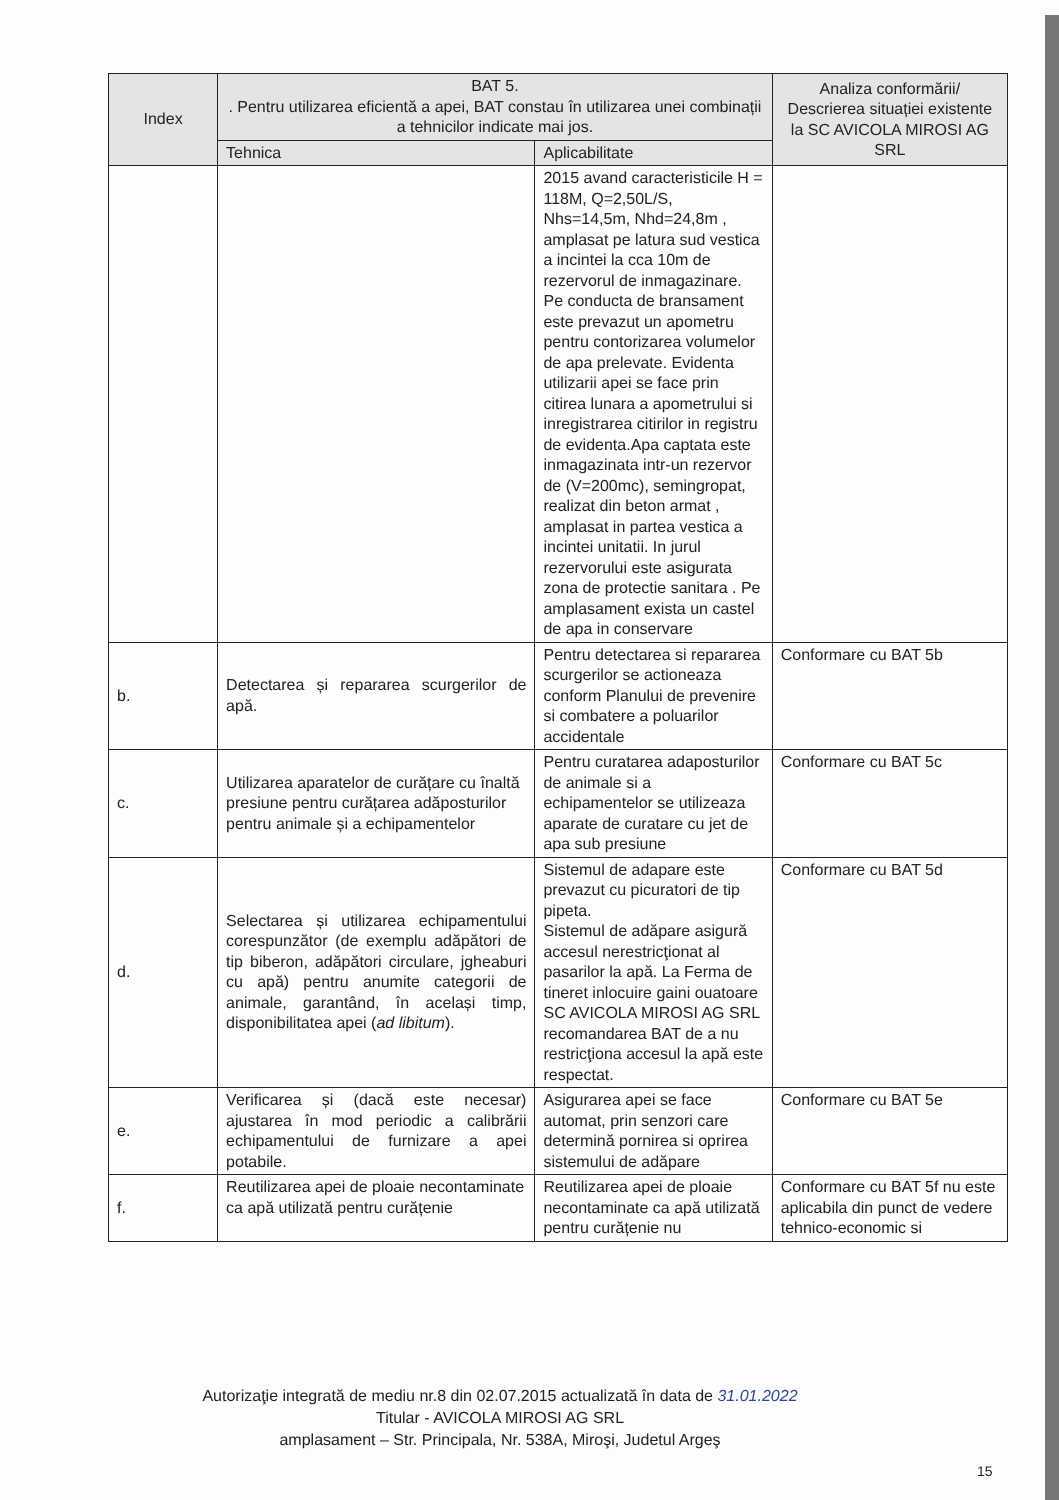| Index | BAT 5. . Pentru utilizarea eficientă a apei, BAT constau în utilizarea unei combinații a tehnicilor indicate mai jos. | | Analiza conformării/ Descrierea situației existente la SC AVICOLA MIROSI AG SRL |
| --- | --- | --- | --- |
| | Tehnica | Aplicabilitate | |
| | | 2015 avand caracteristicile H = 118M, Q=2,50L/S, Nhs=14,5m, Nhd=24,8m , amplasat pe latura sud vestica a incintei la cca 10m de rezervorul de inmagazinare. Pe conducta de bransament este prevazut un apometru pentru contorizarea volumelor de apa prelevate. Evidenta utilizarii apei se face prin citirea lunara a apometrului si inregistrarea citirilor in registru de evidenta.Apa captata este inmagazinata intr-un rezervor de (V=200mc), semingropat, realizat din beton armat , amplasat in partea vestica a incintei unitatii. In jurul rezervorului este asigurata zona de protectie sanitara . Pe amplasament exista un castel de apa in conservare | |
| b. | Detectarea și repararea scurgerilor de apă. | Pentru detectarea si repararea scurgerilor se actioneaza conform Planului de prevenire si combatere a poluarilor accidentale | Conformare cu BAT 5b |
| c. | Utilizarea aparatelor de curățare cu înaltă presiune pentru curățarea adăposturilor pentru animale și a echipamentelor | Pentru curatarea adaposturilor de animale si a echipamentelor se utilizeaza aparate de curatare cu jet de apa sub presiune | Conformare cu BAT 5c |
| d. | Selectarea și utilizarea echipamentului corespunzător (de exemplu adăpători de tip biberon, adăpători circulare, jgheaburi cu apă) pentru anumite categorii de animale, garantând, în același timp, disponibilitatea apei ( ad libitum ). | Sistemul de adapare este prevazut cu picuratori de tip pipeta. Sistemul de adăpare asigură accesul nerestricţionat al pasarilor la apă. La Ferma de tineret inlocuire gaini ouatoare SC AVICOLA MIROSI AG SRL recomandarea BAT de a nu restricţiona accesul la apă este respectat. | Conformare cu BAT 5d |
| e. | Verificarea și (dacă este necesar) ajustarea în mod periodic a calibrării echipamentului de furnizare a apei potabile. | Asigurarea apei se face automat, prin senzori care determină pornirea si oprirea sistemului de adăpare | Conformare cu BAT 5e |
| f. | Reutilizarea apei de ploaie necontaminate ca apă utilizată pentru curățenie | Reutilizarea apei de ploaie necontaminate ca apă utilizată pentru curățenie nu | Conformare cu BAT 5f nu este aplicabila din punct de vedere tehnico-economic si |
Autorizaţie integrată de mediu nr.8 din 02.07.2015 actualizată în data de 31.01.2022
Titular - AVICOLA MIROSI AG SRL
amplasament – Str. Principala, Nr. 538A, Miroşi, Judetul Argeş
15